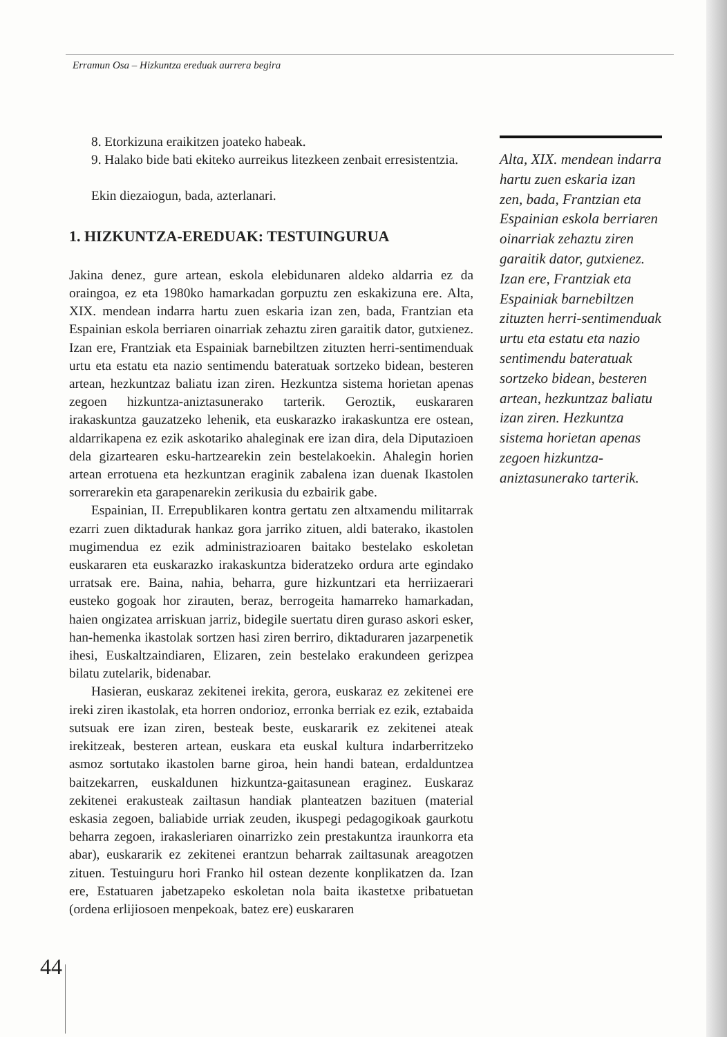Erramun Osa – Hizkuntza ereduak aurrera begira
8. Etorkizuna eraikitzen joateko habeak.
9. Halako bide bati ekiteko aurreikus litezkeen zenbait erresistentzia.
Ekin diezaiogun, bada, azterlanari.
1. HIZKUNTZA-EREDUAK: TESTUINGURUA
Jakina denez, gure artean, eskola elebidunaren aldeko aldarria ez da oraingoa, ez eta 1980ko hamarkadan gorpuztu zen eskakizuna ere. Alta, XIX. mendean indarra hartu zuen eskaria izan zen, bada, Frantzian eta Espainian eskola berriaren oinarriak zehaztu ziren garaitik dator, gutxienez. Izan ere, Frantziak eta Espainiak barnebiltzen zituzten herri-sentimenduak urtu eta estatu eta nazio sentimendu bateratuak sortzeko bidean, besteren artean, hezkuntzaz baliatu izan ziren. Hezkuntza sistema horietan apenas zegoen hizkuntza-aniztasunerako tarterik. Geroztik, euskararen irakaskuntza gauzatzeko lehenik, eta euskarazko irakaskuntza ere ostean, aldarrikapena ez ezik askotariko ahaleginak ere izan dira, dela Diputazioen dela gizartearen esku-hartzearekin zein bestelakoekin. Ahalegin horien artean errotuena eta hezkuntzan eraginik zabalena izan duenak Ikastolen sorrerarekin eta garapenarekin zerikusia du ezbairik gabe.
Espainian, II. Errepublikaren kontra gertatu zen altxamendu militarrak ezarri zuen diktadurak hankaz gora jarriko zituen, aldi baterako, ikastolen mugimendua ez ezik administrazioaren baitako bestelako eskoletan euskararen eta euskarazko irakaskuntza bideratzeko ordura arte egindako urratsak ere. Baina, nahia, beharra, gure hizkuntzari eta herriizaerari eusteko gogoak hor zirauten, beraz, berrogeita hamarreko hamarkadan, haien ongizatea arriskuan jarriz, bidegile suertatu diren guraso askori esker, han-hemenka ikastolak sortzen hasi ziren berriro, diktaduraren jazarpenetik ihesi, Euskaltzaindiaren, Elizaren, zein bestelako erakundeen gerizpea bilatu zutelarik, bidenabar.
Hasieran, euskaraz zekitenei irekita, gerora, euskaraz ez zekitenei ere ireki ziren ikastolak, eta horren ondorioz, erronka berriak ez ezik, eztabaida sutsuak ere izan ziren, besteak beste, euskararik ez zekitenei ateak irekitzeak, besteren artean, euskara eta euskal kultura indarberritzeko asmoz sortutako ikastolen barne giroa, hein handi batean, erdalduntzea baitzekarren, euskaldunen hizkuntza-gaitasunean eraginez. Euskaraz zekitenei erakusteak zailtasun handiak planteatzen bazituen (material eskasia zegoen, baliabide urriak zeuden, ikuspegi pedagogikoak gaurkotu beharra zegoen, irakasleriaren oinarrizko zein prestakuntza iraunkorra eta abar), euskararik ez zekitenei erantzun beharrak zailtasunak areagotzen zituen. Testuinguru hori Franko hil ostean dezente konplikatzen da. Izan ere, Estatuaren jabetzapeko eskoletan nola baita ikastetxe pribatuetan (ordena erlijiosoen menpekoak, batez ere) euskararen
Alta, XIX. mendean indarra hartu zuen eskaria izan zen, bada, Frantzian eta Espainian eskola berriaren oinarriak zehaztu ziren garaitik dator, gutxienez. Izan ere, Frantziak eta Espainiak barnebiltzen zituzten herri-sentimenduak urtu eta estatu eta nazio sentimendu bateratuak sortzeko bidean, besteren artean, hezkuntzaz baliatu izan ziren. Hezkuntza sistema horietan apenas zegoen hizkuntza-aniztasunerako tarterik.
44